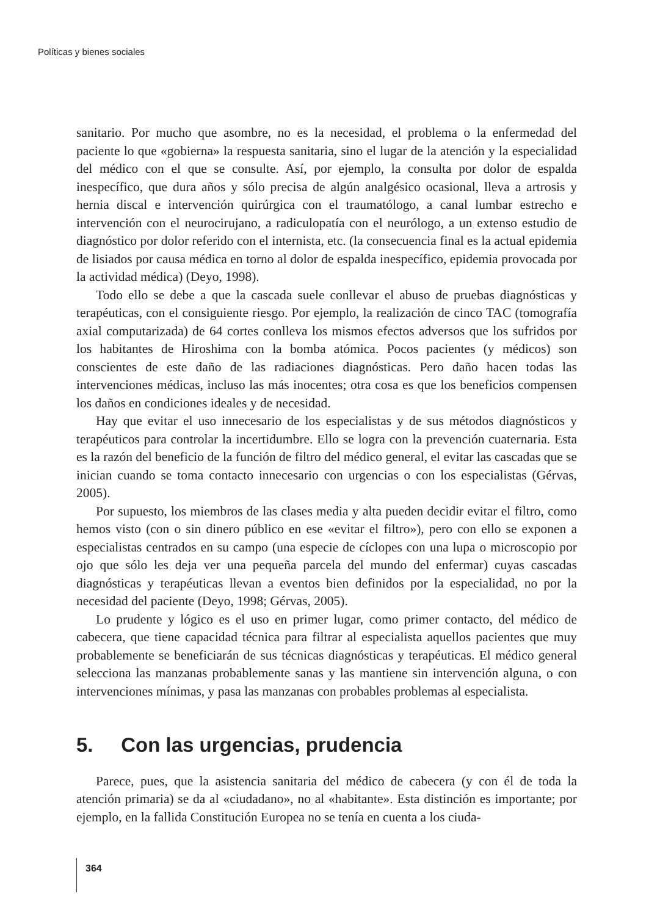Políticas y bienes sociales
sanitario. Por mucho que asombre, no es la necesidad, el problema o la enfermedad del paciente lo que «gobierna» la respuesta sanitaria, sino el lugar de la atención y la especialidad del médico con el que se consulte. Así, por ejemplo, la consulta por dolor de espalda inespecífico, que dura años y sólo precisa de algún analgésico ocasional, lleva a artrosis y hernia discal e intervención quirúrgica con el traumatólogo, a canal lumbar estrecho e intervención con el neurocirujano, a radiculopatía con el neurólogo, a un extenso estudio de diagnóstico por dolor referido con el internista, etc. (la consecuencia final es la actual epidemia de lisiados por causa médica en torno al dolor de espalda inespecífico, epidemia provocada por la actividad médica) (Deyo, 1998).
Todo ello se debe a que la cascada suele conllevar el abuso de pruebas diagnósticas y terapéuticas, con el consiguiente riesgo. Por ejemplo, la realización de cinco TAC (tomografía axial computarizada) de 64 cortes conlleva los mismos efectos adversos que los sufridos por los habitantes de Hiroshima con la bomba atómica. Pocos pacientes (y médicos) son conscientes de este daño de las radiaciones diagnósticas. Pero daño hacen todas las intervenciones médicas, incluso las más inocentes; otra cosa es que los beneficios compensen los daños en condiciones ideales y de necesidad.
Hay que evitar el uso innecesario de los especialistas y de sus métodos diagnósticos y terapéuticos para controlar la incertidumbre. Ello se logra con la prevención cuaternaria. Esta es la razón del beneficio de la función de filtro del médico general, el evitar las cascadas que se inician cuando se toma contacto innecesario con urgencias o con los especialistas (Gérvas, 2005).
Por supuesto, los miembros de las clases media y alta pueden decidir evitar el filtro, como hemos visto (con o sin dinero público en ese «evitar el filtro»), pero con ello se exponen a especialistas centrados en su campo (una especie de cíclopes con una lupa o microscopio por ojo que sólo les deja ver una pequeña parcela del mundo del enfermar) cuyas cascadas diagnósticas y terapéuticas llevan a eventos bien definidos por la especialidad, no por la necesidad del paciente (Deyo, 1998; Gérvas, 2005).
Lo prudente y lógico es el uso en primer lugar, como primer contacto, del médico de cabecera, que tiene capacidad técnica para filtrar al especialista aquellos pacientes que muy probablemente se beneficiarán de sus técnicas diagnósticas y terapéuticas. El médico general selecciona las manzanas probablemente sanas y las mantiene sin intervención alguna, o con intervenciones mínimas, y pasa las manzanas con probables problemas al especialista.
5. Con las urgencias, prudencia
Parece, pues, que la asistencia sanitaria del médico de cabecera (y con él de toda la atención primaria) se da al «ciudadano», no al «habitante». Esta distinción es importante; por ejemplo, en la fallida Constitución Europea no se tenía en cuenta a los ciuda-
364